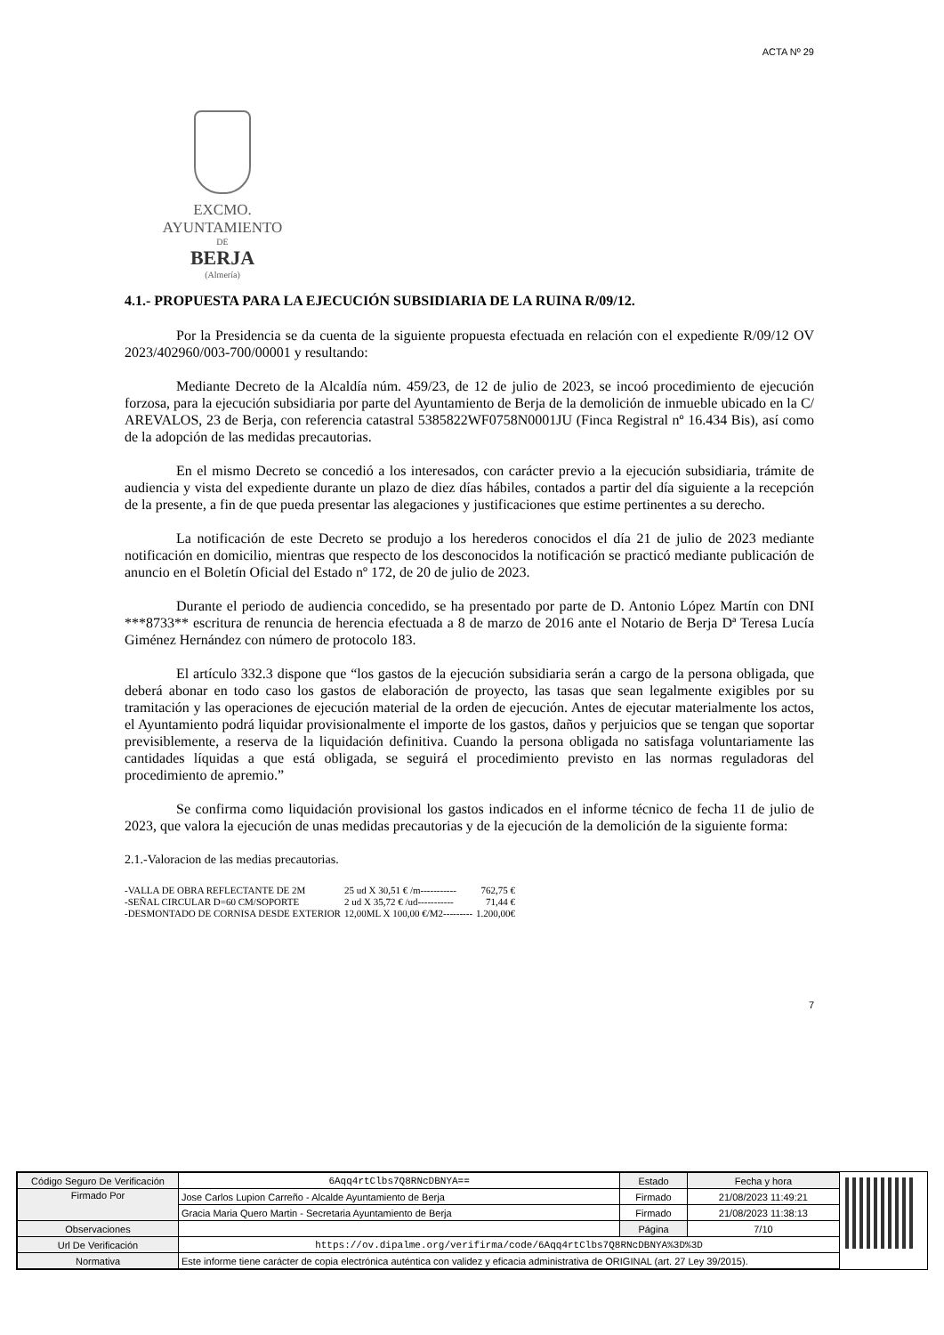ACTA Nº 29
EXCMO. AYUNTAMIENTO
DE
BERJA
(Almería)
4.1.- PROPUESTA PARA LA EJECUCIÓN SUBSIDIARIA DE LA RUINA R/09/12.
Por la Presidencia se da cuenta de la siguiente propuesta efectuada en relación con el expediente R/09/12 OV 2023/402960/003-700/00001 y resultando:
Mediante Decreto de la Alcaldía núm. 459/23, de 12 de julio de 2023, se incoó procedimiento de ejecución forzosa, para la ejecución subsidiaria por parte del Ayuntamiento de Berja de la demolición de inmueble ubicado en la C/ AREVALOS, 23 de Berja, con referencia catastral 5385822WF0758N0001JU (Finca Registral nº 16.434 Bis), así como de la adopción de las medidas precautorias.
En el mismo Decreto se concedió a los interesados, con carácter previo a la ejecución subsidiaria, trámite de audiencia y vista del expediente durante un plazo de diez días hábiles, contados a partir del día siguiente a la recepción de la presente, a fin de que pueda presentar las alegaciones y justificaciones que estime pertinentes a su derecho.
La notificación de este Decreto se produjo a los herederos conocidos el día 21 de julio de 2023 mediante notificación en domicilio, mientras que respecto de los desconocidos la notificación se practicó mediante publicación de anuncio en el Boletín Oficial del Estado nº 172, de 20 de julio de 2023.
Durante el periodo de audiencia concedido, se ha presentado por parte de D. Antonio López Martín con DNI ***8733** escritura de renuncia de herencia efectuada a 8 de marzo de 2016 ante el Notario de Berja Dª Teresa Lucía Giménez Hernández con número de protocolo 183.
El artículo 332.3 dispone que “los gastos de la ejecución subsidiaria serán a cargo de la persona obligada, que deberá abonar en todo caso los gastos de elaboración de proyecto, las tasas que sean legalmente exigibles por su tramitación y las operaciones de ejecución material de la orden de ejecución. Antes de ejecutar materialmente los actos, el Ayuntamiento podrá liquidar provisionalmente el importe de los gastos, daños y perjuicios que se tengan que soportar previsiblemente, a reserva de la liquidación definitiva. Cuando la persona obligada no satisfaga voluntariamente las cantidades líquidas a que está obligada, se seguirá el procedimiento previsto en las normas reguladoras del procedimiento de apremio.”
Se confirma como liquidación provisional los gastos indicados en el informe técnico de fecha 11 de julio de 2023, que valora la ejecución de unas medidas precautorias y de la ejecución de la demolición de la siguiente forma:
2.1.-Valoracion de las medias precautorias.
| -VALLA DE OBRA REFLECTANTE DE 2M | 25 ud X 30,51 € /m----------- | 762,75 € |
| -SEÑAL CIRCULAR D=60 CM/SOPORTE | 2 ud X 35,72 € /ud----------- | 71,44 € |
| -DESMONTADO DE CORNISA DESDE EXTERIOR | 12,00ML X 100,00 €/M2--------- | 1.200,00€ |
7
| Código Seguro De Verificación | 6Aqq4rtClbs7Q8RNcDBNYA== | Estado | Fecha y hora |
| Firmado Por | Jose Carlos Lupion Carreño - Alcalde Ayuntamiento de Berja | Firmado | 21/08/2023 11:49:21 |
| | Gracia Maria Quero Martin - Secretaria Ayuntamiento de Berja | Firmado | 21/08/2023 11:38:13 |
| Observaciones | | Página | 7/10 |
| Url De Verificación | https://ov.dipalme.org/verifirma/code/6Aqq4rtClbs7Q8RNcDBNYA%3D%3D | | |
| Normativa | Este informe tiene carácter de copia electrónica auténtica con validez y eficacia administrativa de ORIGINAL (art. 27 Ley 39/2015). | | |